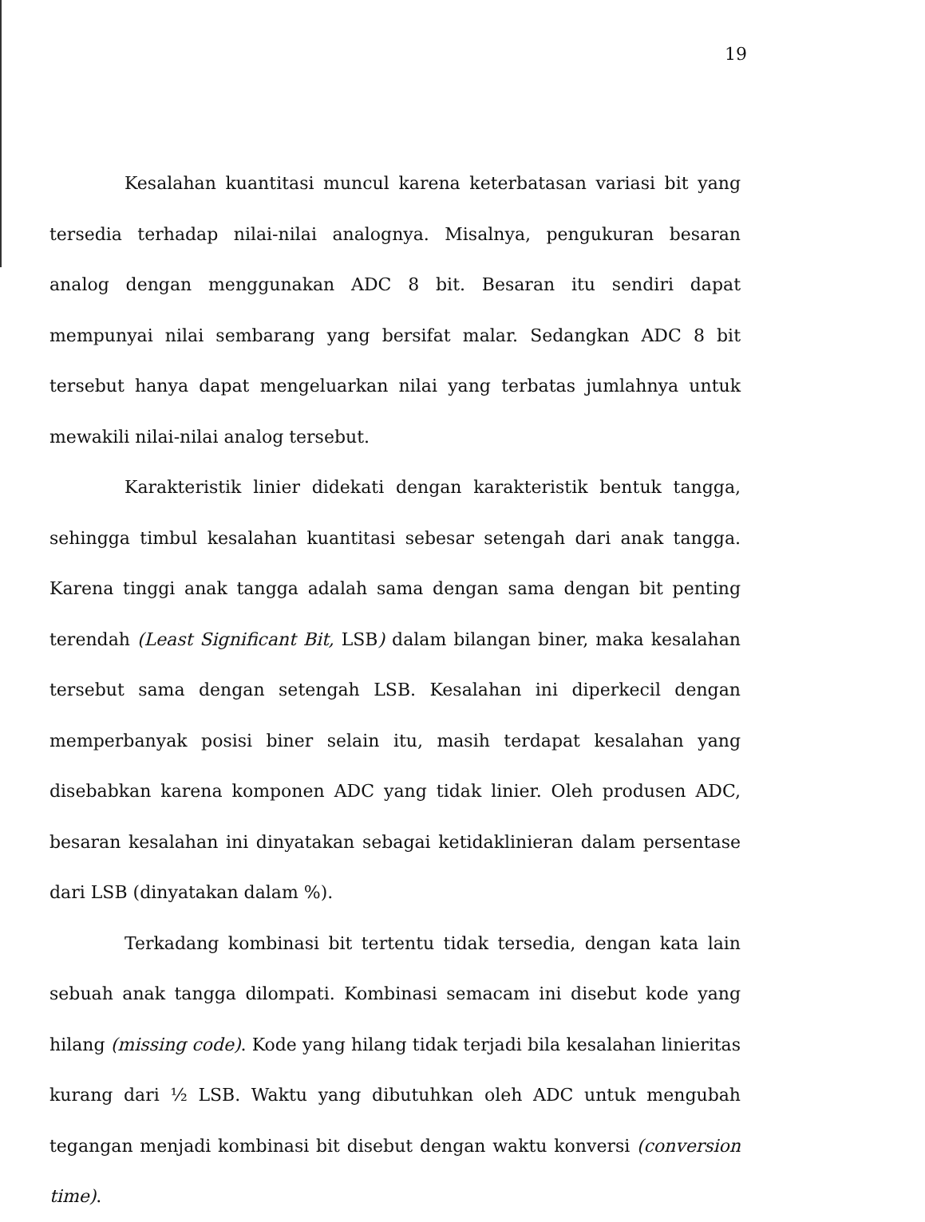19
Kesalahan kuantitasi muncul karena keterbatasan variasi bit yang tersedia terhadap nilai-nilai analognya. Misalnya, pengukuran besaran analog dengan menggunakan ADC 8 bit. Besaran itu sendiri dapat mempunyai nilai sembarang yang bersifat malar. Sedangkan ADC 8 bit tersebut hanya dapat mengeluarkan nilai yang terbatas jumlahnya untuk mewakili nilai-nilai analog tersebut.
Karakteristik linier didekati dengan karakteristik bentuk tangga, sehingga timbul kesalahan kuantitasi sebesar setengah dari anak tangga. Karena tinggi anak tangga adalah sama dengan sama dengan bit penting terendah (Least Significant Bit, LSB) dalam bilangan biner, maka kesalahan tersebut sama dengan setengah LSB. Kesalahan ini diperkecil dengan memperbanyak posisi biner selain itu, masih terdapat kesalahan yang disebabkan karena komponen ADC yang tidak linier. Oleh produsen ADC, besaran kesalahan ini dinyatakan sebagai ketidaklinieran dalam persentase dari LSB (dinyatakan dalam %).
Terkadang kombinasi bit tertentu tidak tersedia, dengan kata lain sebuah anak tangga dilompati. Kombinasi semacam ini disebut kode yang hilang (missing code). Kode yang hilang tidak terjadi bila kesalahan linieritas kurang dari ½ LSB. Waktu yang dibutuhkan oleh ADC untuk mengubah tegangan menjadi kombinasi bit disebut dengan waktu konversi (conversion time).